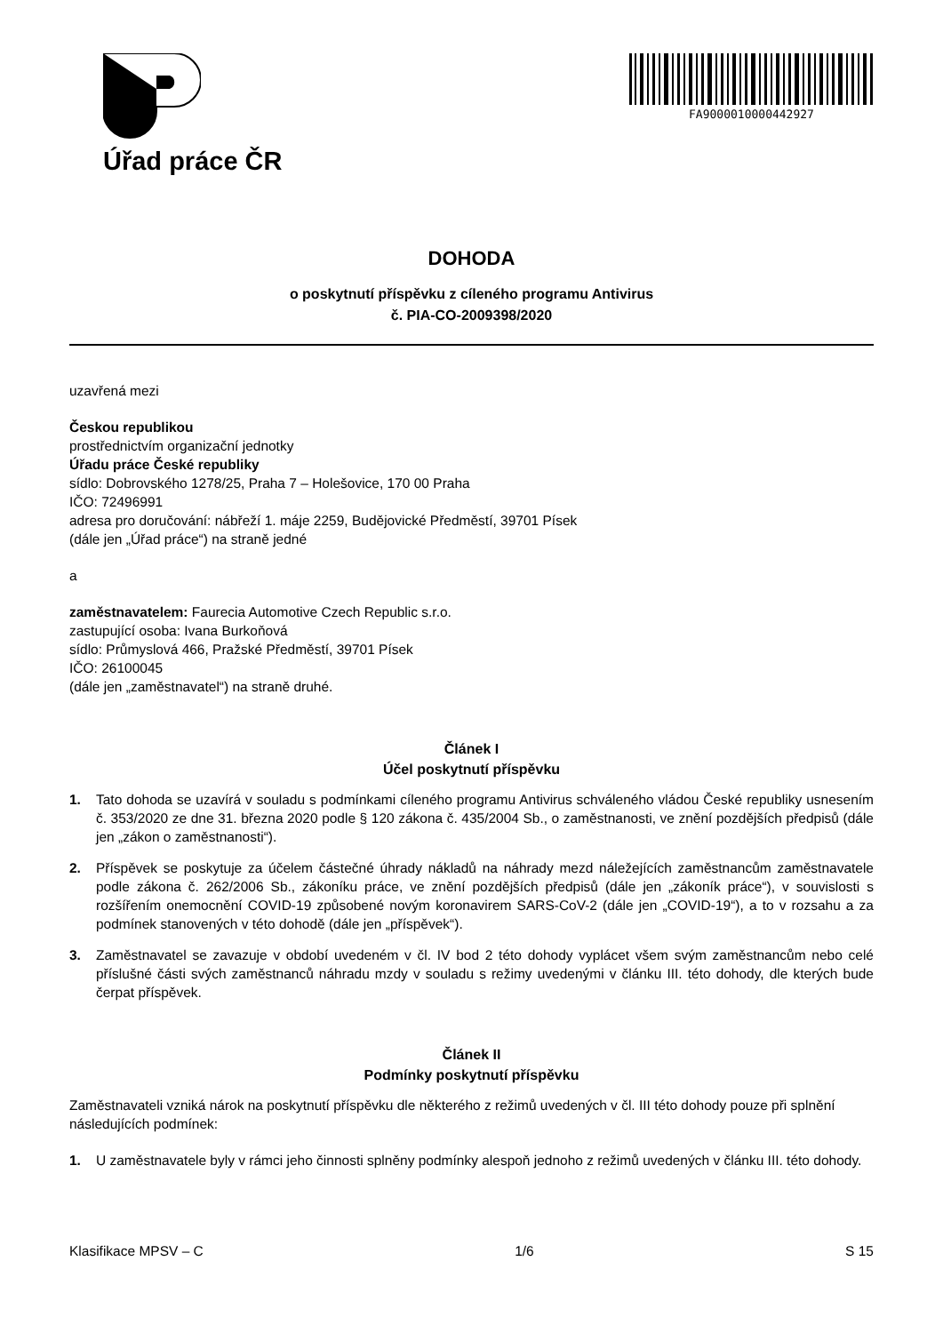Úřad práce ČR
FA9000010000442927
DOHODA
o poskytnutí příspěvku z cíleného programu Antivirus
č. PIA-CO-2009398/2020
uzavřená mezi
Českou republikou
prostřednictvím organizační jednotky
Úřadu práce České republiky
sídlo: Dobrovského 1278/25, Praha 7 – Holešovice, 170 00 Praha
IČO: 72496991
adresa pro doručování: nábřeží 1. máje 2259, Budějovické Předměstí, 39701 Písek
(dále jen „Úřad práce“) na straně jedné
a
zaměstnavatelem: Faurecia Automotive Czech Republic s.r.o.
zastupující osoba: Ivana Burkoňová
sídlo: Průmyslová 466, Pražské Předměstí, 39701 Písek
IČO: 26100045
(dále jen „zaměstnavatel“) na straně druhé.
Článek I
Účel poskytnutí příspěvku
1. Tato dohoda se uzavírá v souladu s podmínkami cíleného programu Antivirus schváleného vládou České republiky usnesením č. 353/2020 ze dne 31. března 2020 podle § 120 zákona č. 435/2004 Sb., o zaměstnanosti, ve znění pozdějších předpisů (dále jen „zákon o zaměstnanosti“).
2. Příspěvek se poskytuje za účelem částečné úhrady nákladů na náhrady mezd náležejících zaměstnancům zaměstnavatele podle zákona č. 262/2006 Sb., zákoníku práce, ve znění pozdějších předpisů (dále jen „zákoník práce“), v souvislosti s rozšířením onemocnění COVID-19 způsobené novým koronavirem SARS-CoV-2 (dále jen „COVID-19“), a to v rozsahu a za podmínek stanovených v této dohodě (dále jen „příspěvek“).
3. Zaměstnavatel se zavazuje v období uvedeném v čl. IV bod 2 této dohody vyplácet všem svým zaměstnancům nebo celé příslušné části svých zaměstnanců náhradu mzdy v souladu s režimy uvedenými v článku III. této dohody, dle kterých bude čerpat příspěvek.
Článek II
Podmínky poskytnutí příspěvku
Zaměstnavateli vzniká nárok na poskytnutí příspěvku dle některého z režimů uvedených v čl. III této dohody pouze při splnění následujících podmínek:
1. U zaměstnavatele byly v rámci jeho činnosti splněny podmínky alespoň jednoho z režimů uvedených v článku III. této dohody.
Klasifikace MPSV – C 1/6 S 15